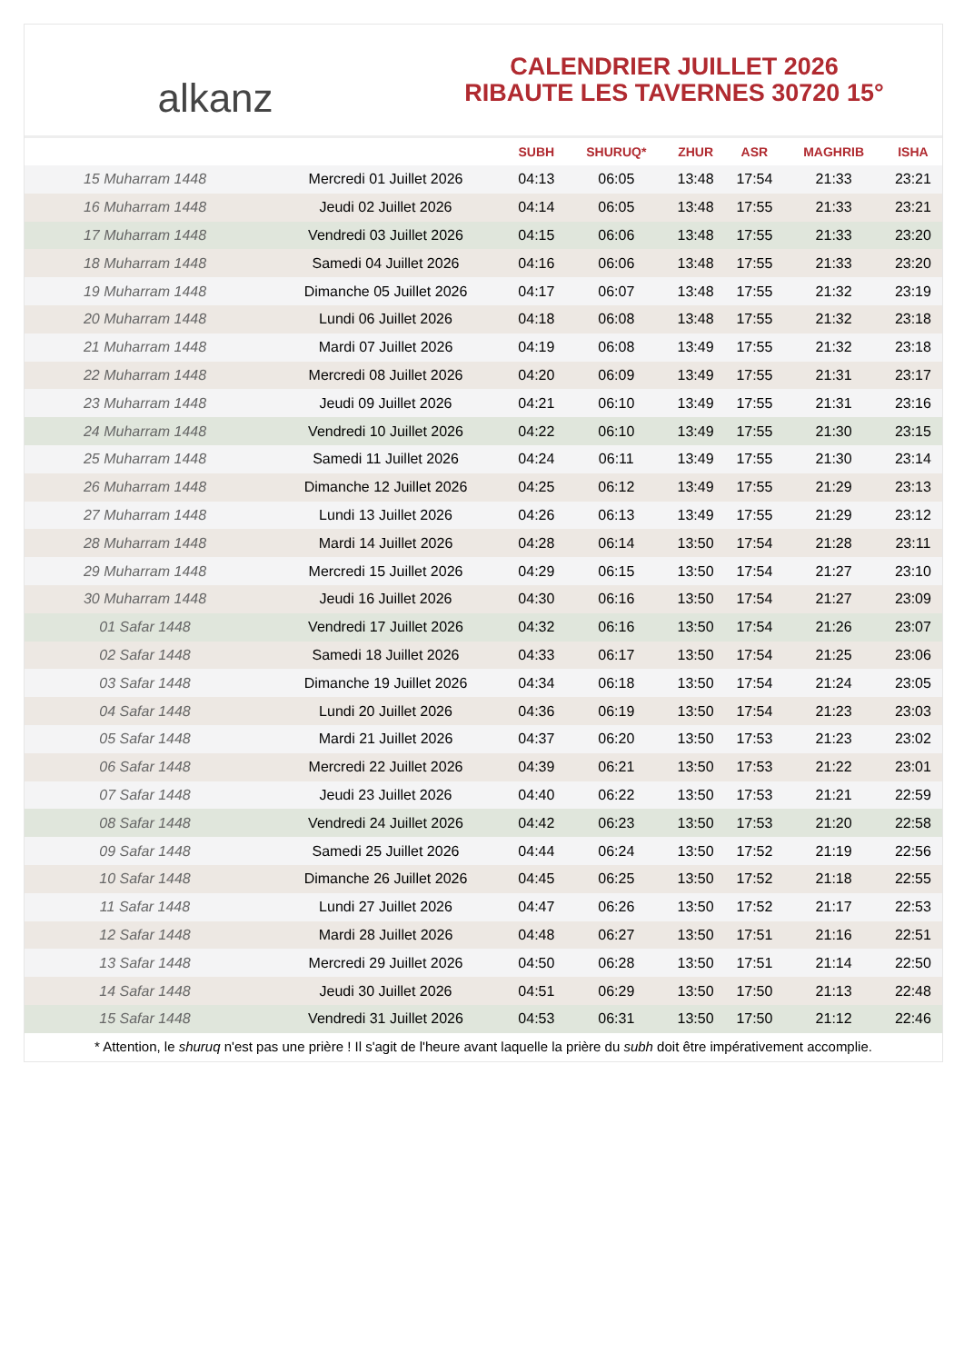alkanz
CALENDRIER JUILLET 2026
RIBAUTE LES TAVERNES 30720 15°
| | | SUBH | SHURUQ* | ZHUR | ASR | MAGHRIB | ISHA |
| --- | --- | --- | --- | --- | --- | --- | --- |
| 15 Muharram 1448 | Mercredi 01 Juillet 2026 | 04:13 | 06:05 | 13:48 | 17:54 | 21:33 | 23:21 |
| 16 Muharram 1448 | Jeudi 02 Juillet 2026 | 04:14 | 06:05 | 13:48 | 17:55 | 21:33 | 23:21 |
| 17 Muharram 1448 | Vendredi 03 Juillet 2026 | 04:15 | 06:06 | 13:48 | 17:55 | 21:33 | 23:20 |
| 18 Muharram 1448 | Samedi 04 Juillet 2026 | 04:16 | 06:06 | 13:48 | 17:55 | 21:33 | 23:20 |
| 19 Muharram 1448 | Dimanche 05 Juillet 2026 | 04:17 | 06:07 | 13:48 | 17:55 | 21:32 | 23:19 |
| 20 Muharram 1448 | Lundi 06 Juillet 2026 | 04:18 | 06:08 | 13:48 | 17:55 | 21:32 | 23:18 |
| 21 Muharram 1448 | Mardi 07 Juillet 2026 | 04:19 | 06:08 | 13:49 | 17:55 | 21:32 | 23:18 |
| 22 Muharram 1448 | Mercredi 08 Juillet 2026 | 04:20 | 06:09 | 13:49 | 17:55 | 21:31 | 23:17 |
| 23 Muharram 1448 | Jeudi 09 Juillet 2026 | 04:21 | 06:10 | 13:49 | 17:55 | 21:31 | 23:16 |
| 24 Muharram 1448 | Vendredi 10 Juillet 2026 | 04:22 | 06:10 | 13:49 | 17:55 | 21:30 | 23:15 |
| 25 Muharram 1448 | Samedi 11 Juillet 2026 | 04:24 | 06:11 | 13:49 | 17:55 | 21:30 | 23:14 |
| 26 Muharram 1448 | Dimanche 12 Juillet 2026 | 04:25 | 06:12 | 13:49 | 17:55 | 21:29 | 23:13 |
| 27 Muharram 1448 | Lundi 13 Juillet 2026 | 04:26 | 06:13 | 13:49 | 17:55 | 21:29 | 23:12 |
| 28 Muharram 1448 | Mardi 14 Juillet 2026 | 04:28 | 06:14 | 13:50 | 17:54 | 21:28 | 23:11 |
| 29 Muharram 1448 | Mercredi 15 Juillet 2026 | 04:29 | 06:15 | 13:50 | 17:54 | 21:27 | 23:10 |
| 30 Muharram 1448 | Jeudi 16 Juillet 2026 | 04:30 | 06:16 | 13:50 | 17:54 | 21:27 | 23:09 |
| 01 Safar 1448 | Vendredi 17 Juillet 2026 | 04:32 | 06:16 | 13:50 | 17:54 | 21:26 | 23:07 |
| 02 Safar 1448 | Samedi 18 Juillet 2026 | 04:33 | 06:17 | 13:50 | 17:54 | 21:25 | 23:06 |
| 03 Safar 1448 | Dimanche 19 Juillet 2026 | 04:34 | 06:18 | 13:50 | 17:54 | 21:24 | 23:05 |
| 04 Safar 1448 | Lundi 20 Juillet 2026 | 04:36 | 06:19 | 13:50 | 17:54 | 21:23 | 23:03 |
| 05 Safar 1448 | Mardi 21 Juillet 2026 | 04:37 | 06:20 | 13:50 | 17:53 | 21:23 | 23:02 |
| 06 Safar 1448 | Mercredi 22 Juillet 2026 | 04:39 | 06:21 | 13:50 | 17:53 | 21:22 | 23:01 |
| 07 Safar 1448 | Jeudi 23 Juillet 2026 | 04:40 | 06:22 | 13:50 | 17:53 | 21:21 | 22:59 |
| 08 Safar 1448 | Vendredi 24 Juillet 2026 | 04:42 | 06:23 | 13:50 | 17:53 | 21:20 | 22:58 |
| 09 Safar 1448 | Samedi 25 Juillet 2026 | 04:44 | 06:24 | 13:50 | 17:52 | 21:19 | 22:56 |
| 10 Safar 1448 | Dimanche 26 Juillet 2026 | 04:45 | 06:25 | 13:50 | 17:52 | 21:18 | 22:55 |
| 11 Safar 1448 | Lundi 27 Juillet 2026 | 04:47 | 06:26 | 13:50 | 17:52 | 21:17 | 22:53 |
| 12 Safar 1448 | Mardi 28 Juillet 2026 | 04:48 | 06:27 | 13:50 | 17:51 | 21:16 | 22:51 |
| 13 Safar 1448 | Mercredi 29 Juillet 2026 | 04:50 | 06:28 | 13:50 | 17:51 | 21:14 | 22:50 |
| 14 Safar 1448 | Jeudi 30 Juillet 2026 | 04:51 | 06:29 | 13:50 | 17:50 | 21:13 | 22:48 |
| 15 Safar 1448 | Vendredi 31 Juillet 2026 | 04:53 | 06:31 | 13:50 | 17:50 | 21:12 | 22:46 |
* Attention, le shuruq n'est pas une prière ! Il s'agit de l'heure avant laquelle la prière du subh doit être impérativement accomplie.